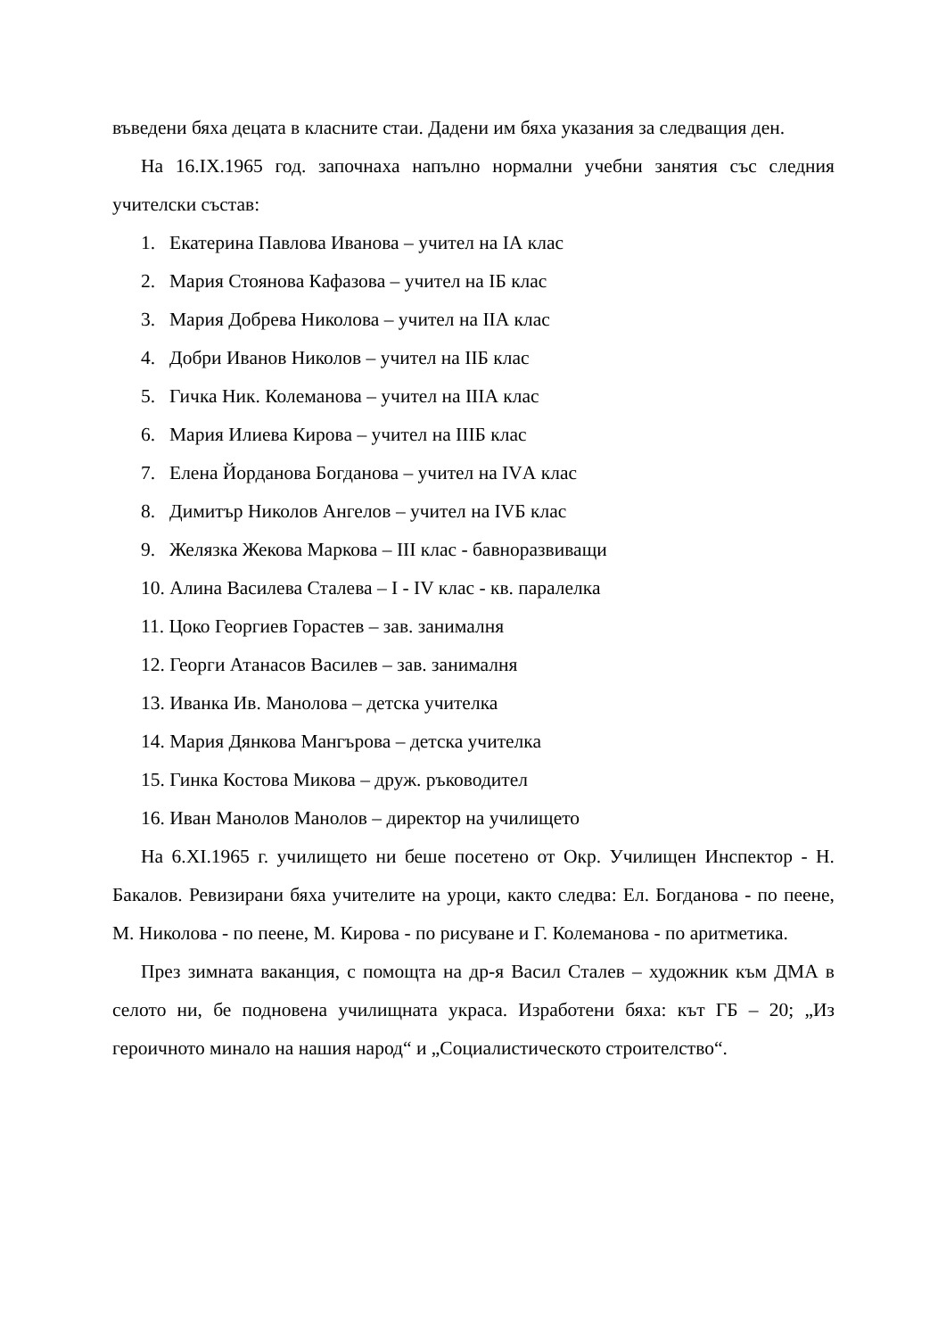въведени бяха децата в класните стаи. Дадени им бяха указания за следващия ден.
На 16.IX.1965 год. започнаха напълно нормални учебни занятия със следния учителски състав:
1. Екатерина Павлова Иванова – учител на IА клас
2. Мария Стоянова Кафазова – учител на IБ клас
3. Мария Добрева Николова – учител на IIА клас
4. Добри Иванов Николов – учител на IIБ клас
5. Гичка Ник. Колеманова – учител на IIIА клас
6. Мария Илиева Кирова – учител на IIIБ клас
7. Елена Йорданова Богданова – учител на IVА клас
8. Димитър Николов Ангелов – учител на IVБ клас
9. Желязка Жекова Маркова – III клас - бавноразвиващи
10. Алина Василева Сталева – I - IV клас - кв. паралелка
11. Цоко Георгиев Горастев – зав. занималня
12. Георги Атанасов Василев – зав. занималня
13. Иванка Ив. Манолова – детска учителка
14. Мария Дянкова Мангърова – детска учителка
15. Гинка Костова Микова – друж. ръководител
16. Иван Манолов Манолов – директор на училището
На 6.XI.1965 г. училището ни беше посетено от Окр. Училищен Инспектор - Н. Бакалов. Ревизирани бяха учителите на уроци, както следва: Ел. Богданова - по пеене, М. Николова - по пеене, М. Кирова - по рисуване и Г. Колеманова - по аритметика.
През зимната ваканция, с помощта на др-я Васил Сталев – художник към ДМА в селото ни, бе подновена училищната украса. Изработени бяха: кът ГБ – 20; „Из героичното минало на нашия народ“ и „Социалистическото строителство“.